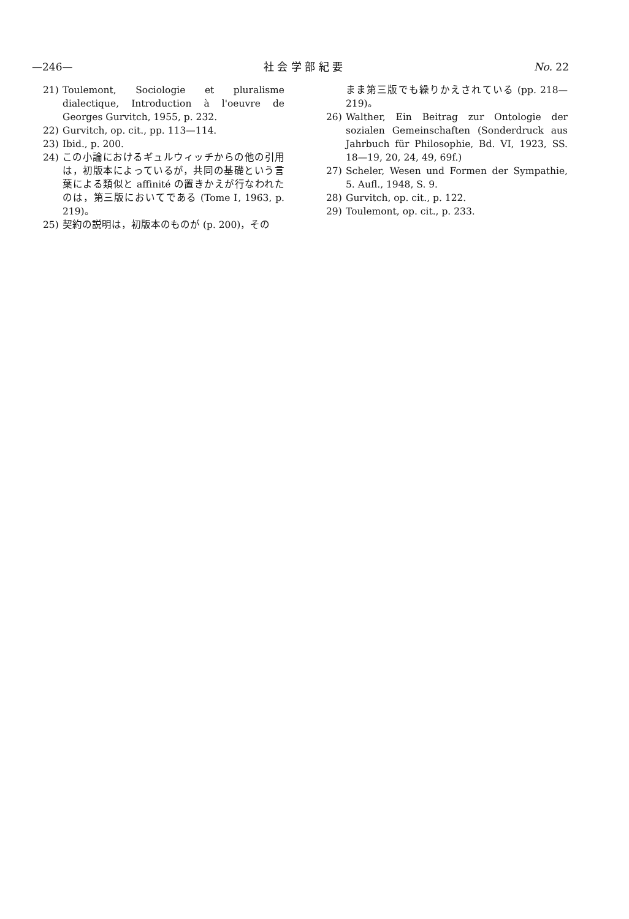—246— 社 会 学 部 紀 要 No. 22
21) Toulemont, Sociologie et pluralisme dialectique, Introduction à l'oeuvre de Georges Gurvitch, 1955, p. 232.
22) Gurvitch, op. cit., pp. 113—114.
23) Ibid., p. 200.
24) この小論におけるギュルウィッチからの他の引用は，初版本によっているが，共同の基礎という言葉による類似と affinité の置きかえが行なわれたのは，第三版においてである (Tome Ⅰ, 1963, p. 219)。
25) 契約の説明は，初版本のものが (p. 200)，その
まま第三版でも繰りかえされている (pp. 218—219)。
26) Walther, Ein Beitrag zur Ontologie der sozialen Gemeinschaften (Sonderdruck aus Jahrbuch für Philosophie, Bd. VI, 1923, SS. 18—19, 20, 24, 49, 69f.)
27) Scheler, Wesen und Formen der Sympathie, 5. Aufl., 1948, S. 9.
28) Gurvitch, op. cit., p. 122.
29) Toulemont, op. cit., p. 233.